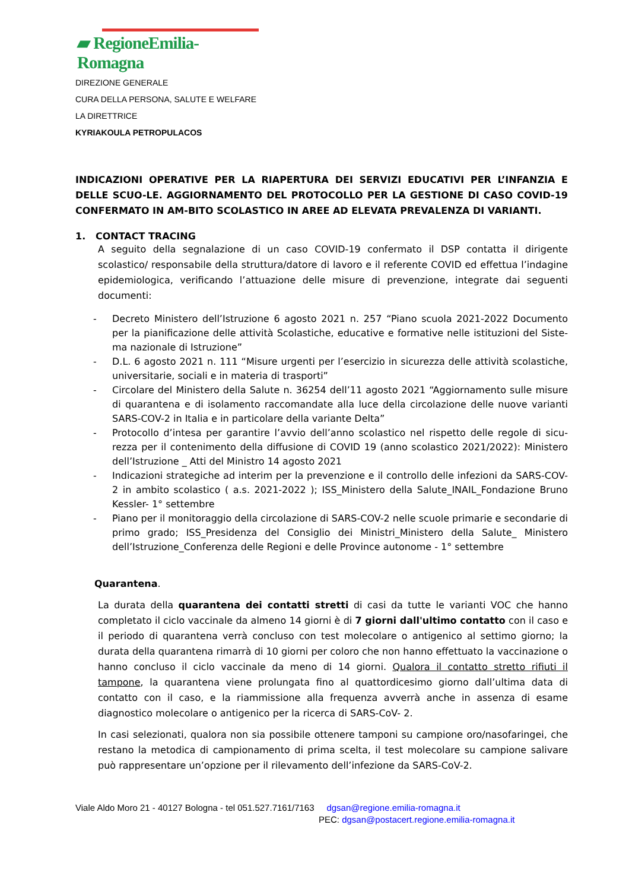▰ RegioneEmilia-Romagna
DIREZIONE GENERALE
CURA DELLA PERSONA, SALUTE E WELFARE
LA DIRETTRICE
KYRIAKOULA PETROPULACOS
INDICAZIONI OPERATIVE PER LA RIAPERTURA DEI SERVIZI EDUCATIVI PER L’INFANZIA E DELLE SCUO-LE. AGGIORNAMENTO DEL PROTOCOLLO PER LA GESTIONE DI CASO COVID-19 CONFERMATO IN AM-BITO SCOLASTICO IN AREE AD ELEVATA PREVALENZA DI VARIANTI.
1. CONTACT TRACING
A seguito della segnalazione di un caso COVID-19 confermato il DSP contatta il dirigente scolastico/ responsabile della struttura/datore di lavoro e il referente COVID ed effettua l’indagine epidemiologica, verificando l’attuazione delle misure di prevenzione, integrate dai seguenti documenti:
- Decreto Ministero dell’Istruzione 6 agosto 2021 n. 257 “Piano scuola 2021-2022 Documento per la pianificazione delle attività Scolastiche, educative e formative nelle istituzioni del Siste-ma nazionale di Istruzione”
- D.L. 6 agosto 2021 n. 111 “Misure urgenti per l’esercizio in sicurezza delle attività scolastiche, universitarie, sociali e in materia di trasporti”
- Circolare del Ministero della Salute n. 36254 dell’11 agosto 2021 “Aggiornamento sulle misure di quarantena e di isolamento raccomandate alla luce della circolazione delle nuove varianti SARS-COV-2 in Italia e in particolare della variante Delta”
- Protocollo d’intesa per garantire l’avvio dell’anno scolastico nel rispetto delle regole di sicu-rezza per il contenimento della diffusione di COVID 19 (anno scolastico 2021/2022): Ministero dell’Istruzione _ Atti del Ministro 14 agosto 2021
- Indicazioni strategiche ad interim per la prevenzione e il controllo delle infezioni da SARS-COV-2 in ambito scolastico ( a.s. 2021-2022 ); ISS_Ministero della Salute_INAIL_Fondazione Bruno Kessler- 1° settembre
- Piano per il monitoraggio della circolazione di SARS-COV-2 nelle scuole primarie e secondarie di primo grado; ISS_Presidenza del Consiglio dei Ministri_Ministero della Salute_ Ministero dell’Istruzione_Conferenza delle Regioni e delle Province autonome - 1° settembre
Quarantena.
La durata della quarantena dei contatti stretti di casi da tutte le varianti VOC che hanno completato il ciclo vaccinale da almeno 14 giorni è di 7 giorni dall'ultimo contatto con il caso e il periodo di quarantena verrà concluso con test molecolare o antigenico al settimo giorno; la durata della quarantena rimarrà di 10 giorni per coloro che non hanno effettuato la vaccinazione o hanno concluso il ciclo vaccinale da meno di 14 giorni. Qualora il contatto stretto rifiuti il tampone, la quarantena viene prolungata fino al quattordicesimo giorno dall’ultima data di contatto con il caso, e la riammissione alla frequenza avverrà anche in assenza di esame diagnostico molecolare o antigenico per la ricerca di SARS-CoV- 2.
In casi selezionati, qualora non sia possibile ottenere tamponi su campione oro/nasofaringei, che restano la metodica di campionamento di prima scelta, il test molecolare su campione salivare può rappresentare un’opzione per il rilevamento dell’infezione da SARS-CoV-2.
Viale Aldo Moro 21 - 40127 Bologna - tel 051.527.7161/7163 dgsan@regione.emilia-romagna.it
PEC: dgsan@postacert.regione.emilia-romagna.it